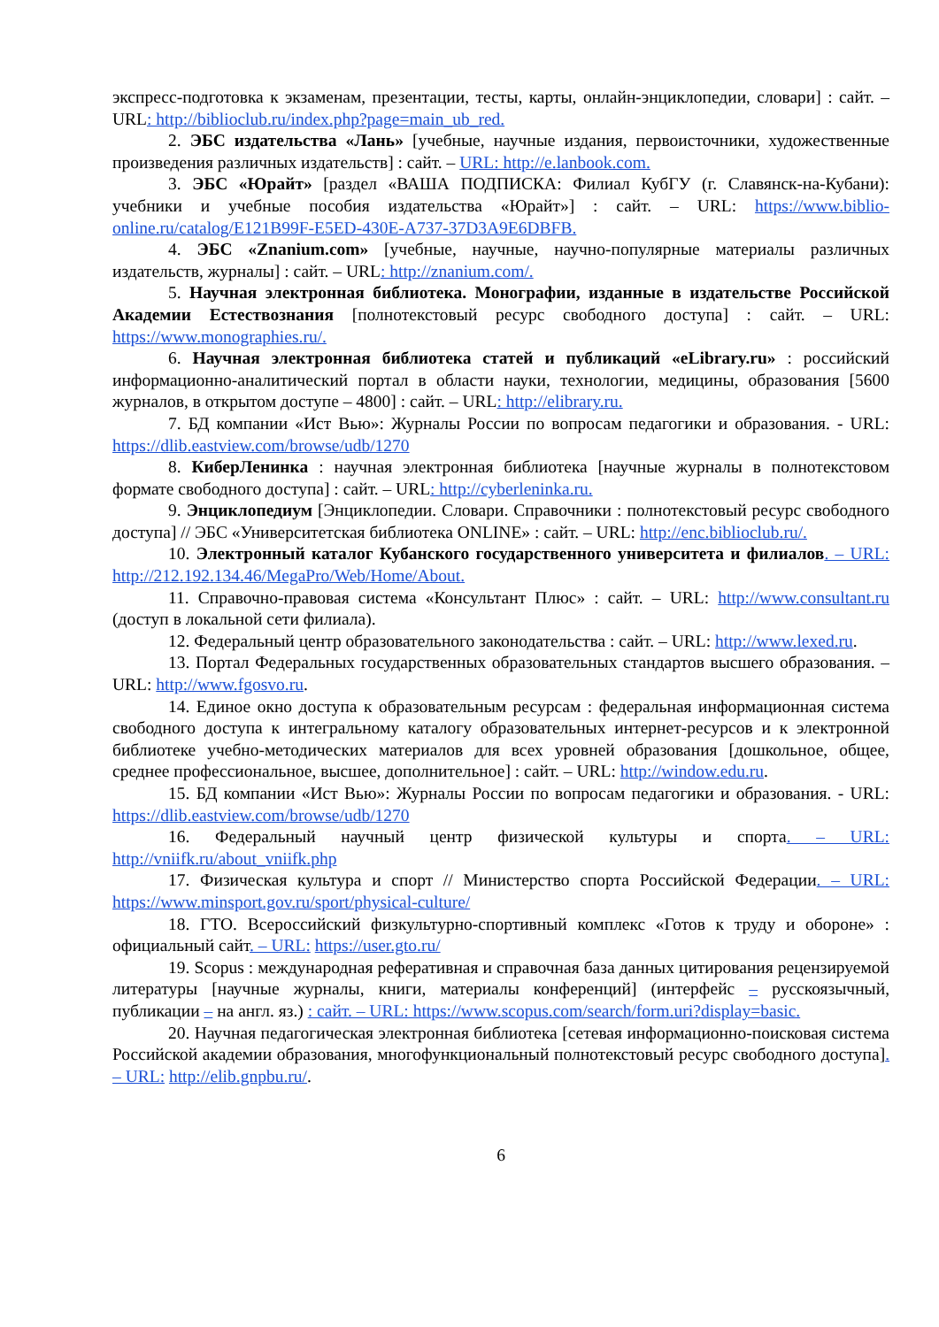экспресс-подготовка к экзаменам, презентации, тесты, карты, онлайн-энциклопедии, словари] : сайт. – URL: http://biblioclub.ru/index.php?page=main_ub_red.
2. ЭБС издательства «Лань» [учебные, научные издания, первоисточники, художественные произведения различных издательств] : сайт. – URL: http://e.lanbook.com.
3. ЭБС «Юрайт» [раздел «ВАША ПОДПИСКА: Филиал КубГУ (г. Славянск-на-Кубани): учебники и учебные пособия издательства «Юрайт»] : сайт. – URL: https://www.biblio-online.ru/catalog/E121B99F-E5ED-430E-A737-37D3A9E6DBFB.
4. ЭБС «Znanium.com» [учебные, научные, научно-популярные материалы различных издательств, журналы] : сайт. – URL: http://znanium.com/.
5. Научная электронная библиотека. Монографии, изданные в издательстве Российской Академии Естествознания [полнотекстовый ресурс свободного доступа] : сайт. – URL: https://www.monographies.ru/.
6. Научная электронная библиотека статей и публикаций «eLibrary.ru» : российский информационно-аналитический портал в области науки, технологии, медицины, образования [5600 журналов, в открытом доступе – 4800] : сайт. – URL: http://elibrary.ru.
7. БД компании «Ист Вью»: Журналы России по вопросам педагогики и образования. - URL: https://dlib.eastview.com/browse/udb/1270
8. КиберЛенинка : научная электронная библиотека [научные журналы в полнотекстовом формате свободного доступа] : сайт. – URL: http://cyberleninka.ru.
9. Энциклопедиум [Энциклопедии. Словари. Справочники : полнотекстовый ресурс свободного доступа] // ЭБС «Университетская библиотека ONLINE» : сайт. – URL: http://enc.biblioclub.ru/.
10. Электронный каталог Кубанского государственного университета и филиалов. – URL: http://212.192.134.46/MegaPro/Web/Home/About.
11. Справочно-правовая система «Консультант Плюс» : сайт. – URL: http://www.consultant.ru (доступ в локальной сети филиала).
12. Федеральный центр образовательного законодательства : сайт. – URL: http://www.lexed.ru.
13. Портал Федеральных государственных образовательных стандартов высшего образования. – URL: http://www.fgosvo.ru.
14. Единое окно доступа к образовательным ресурсам : федеральная информационная система свободного доступа к интегральному каталогу образовательных интернет-ресурсов и к электронной библиотеке учебно-методических материалов для всех уровней образования [дошкольное, общее, среднее профессиональное, высшее, дополнительное] : сайт. – URL: http://window.edu.ru.
15. БД компании «Ист Вью»: Журналы России по вопросам педагогики и образования. - URL: https://dlib.eastview.com/browse/udb/1270
16. Федеральный научный центр физической культуры и спорта. – URL: http://vniifk.ru/about_vniifk.php
17. Физическая культура и спорт // Министерство спорта Российской Федерации. – URL: https://www.minsport.gov.ru/sport/physical-culture/
18. ГТО. Всероссийский физкультурно-спортивный комплекс «Готов к труду и обороне» : официальный сайт. – URL: https://user.gto.ru/
19. Scopus : международная реферативная и справочная база данных цитирования рецензируемой литературы [научные журналы, книги, материалы конференций] (интерфейс – русскоязычный, публикации – на англ. яз.) : сайт. – URL: https://www.scopus.com/search/form.uri?display=basic.
20. Научная педагогическая электронная библиотека [сетевая информационно-поисковая система Российской академии образования, многофункциональный полнотекстовый ресурс свободного доступа]. – URL: http://elib.gnpbu.ru/.
6